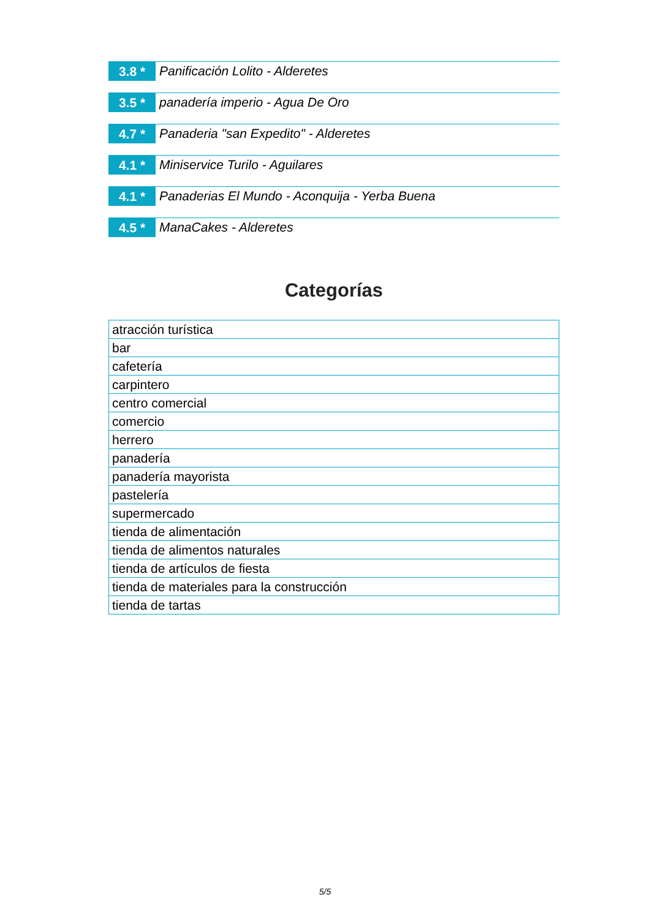3.8 *
Panificación Lolito - Alderetes
3.5 *
panadería imperio - Agua De Oro
4.7 *
Panaderia "san Expedito" - Alderetes
4.1 *
Miniservice Turilo - Aguilares
4.1 *
Panaderias El Mundo - Aconquija - Yerba Buena
4.5 *
ManaCakes - Alderetes
Categorías
| atracción turística |
| bar |
| cafetería |
| carpintero |
| centro comercial |
| comercio |
| herrero |
| panadería |
| panadería mayorista |
| pastelería |
| supermercado |
| tienda de alimentación |
| tienda de alimentos naturales |
| tienda de artículos de fiesta |
| tienda de materiales para la construcción |
| tienda de tartas |
5/5